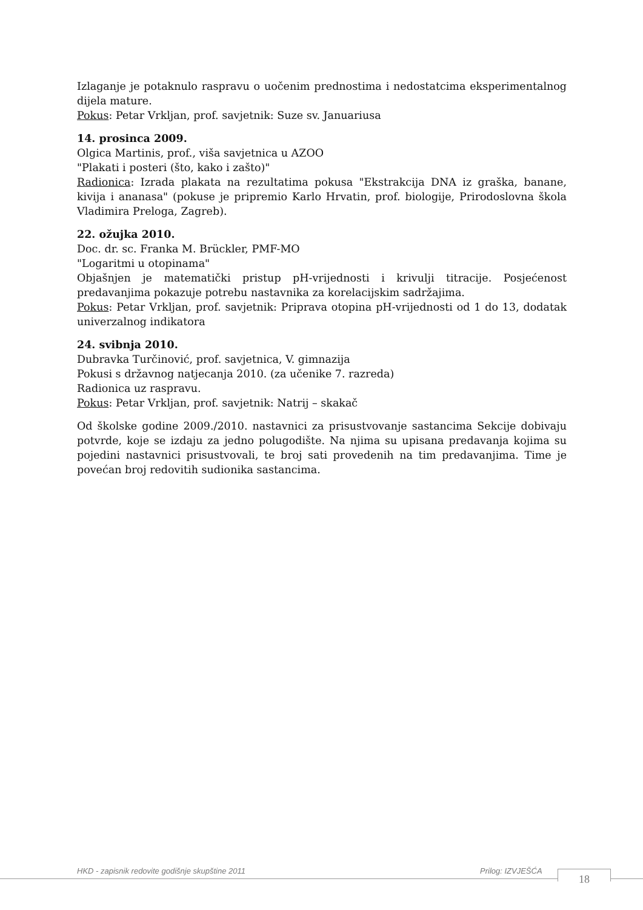Izlaganje je potaknulo raspravu o uočenim prednostima i nedostatcima eksperimentalnog dijela mature.
Pokus: Petar Vrkljan, prof. savjetnik: Suze sv. Januariusa
14. prosinca 2009.
Olgica Martinis, prof., viša savjetnica u AZOO
"Plakati i posteri (što, kako i zašto)"
Radionica: Izrada plakata na rezultatima pokusa "Ekstrakcija DNA iz graška, banane, kivija i ananasa" (pokuse je pripremio Karlo Hrvatin, prof. biologije, Prirodoslovna škola Vladimira Preloga, Zagreb).
22. ožujka 2010.
Doc. dr. sc. Franka M. Brückler, PMF-MO
"Logaritmi u otopinama"
Objašnjen je matematički pristup pH-vrijednosti i krivulji titracije. Posjećenost predavanjima pokazuje potrebu nastavnika za korelacijskim sadržajima.
Pokus: Petar Vrkljan, prof. savjetnik: Priprava otopina pH-vrijednosti od 1 do 13, dodatak univerzalnog indikatora
24. svibnja 2010.
Dubravka Turčinović, prof. savjetnica, V. gimnazija
Pokusi s državnog natjecanja 2010. (za učenike 7. razreda)
Radionica uz raspravu.
Pokus: Petar Vrkljan, prof. savjetnik: Natrij – skakač
Od školske godine 2009./2010. nastavnici za prisustvovanje sastancima Sekcije dobivaju potvrde, koje se izdaju za jedno polugodište. Na njima su upisana predavanja kojima su pojedini nastavnici prisustvovali, te broj sati provedenih na tim predavanjima. Time je povećan broj redovitih sudionika sastancima.
HKD - zapisnik redovite godišnje skupštine 2011
Prilog: IZVJEŠĆA
18